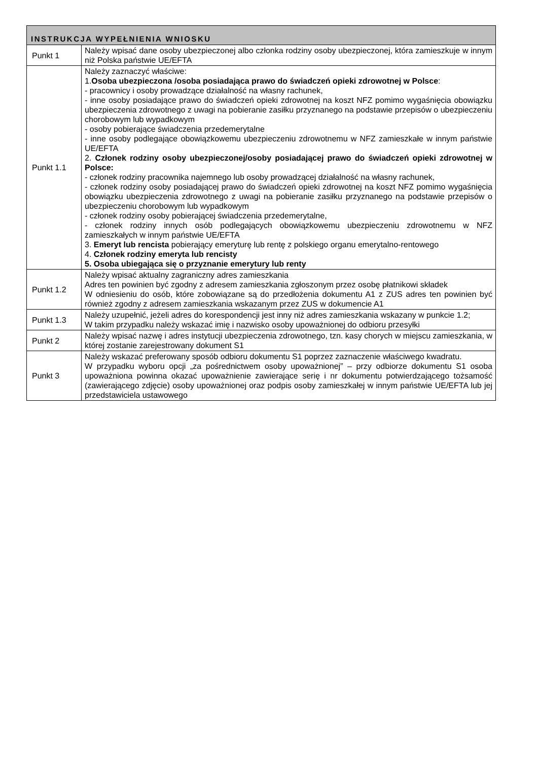| INSTRUKCJA WYPEŁNIENIA WNIOSKU | |
| --- | --- |
| Punkt 1 | Należy wpisać dane osoby ubezpieczonej albo członka rodziny osoby ubezpieczonej, która zamieszkuje w innym niż Polska państwie UE/EFTA |
| Punkt 1.1 | Należy zaznaczyć właściwe: 1. Osoba ubezpieczona /osoba posiadająca prawo do świadczeń opieki zdrowotnej w Polsce : - pracownicy i osoby prowadzące działalność na własny rachunek, - inne osoby posiadające prawo do świadczeń opieki zdrowotnej na koszt NFZ pomimo wygaśnięcia obowiązku ubezpieczenia zdrowotnego z uwagi na pobieranie zasiłku przyznanego na podstawie przepisów o ubezpieczeniu chorobowym lub wypadkowym - osoby pobierające świadczenia przedemerytalne - inne osoby podlegające obowiązkowemu ubezpieczeniu zdrowotnemu w NFZ zamieszkałe w innym państwie UE/EFTA 2. Członek rodziny osoby ubezpieczonej/osoby posiadającej prawo do świadczeń opieki zdrowotnej w Polsce: - członek rodziny pracownika najemnego lub osoby prowadzącej działalność na własny rachunek, - członek rodziny osoby posiadającej prawo do świadczeń opieki zdrowotnej na koszt NFZ pomimo wygaśnięcia obowiązku ubezpieczenia zdrowotnego z uwagi na pobieranie zasiłku przyznanego na podstawie przepisów o ubezpieczeniu chorobowym lub wypadkowym - członek rodziny osoby pobierającej świadczenia przedemerytalne, - członek rodziny innych osób podlegających obowiązkowemu ubezpieczeniu zdrowotnemu w NFZ zamieszkałych w innym państwie UE/EFTA 3. Emeryt lub rencista pobierający emeryturę lub rentę z polskiego organu emerytalno-rentowego 4. Członek rodziny emeryta lub rencisty 5. Osoba ubiegająca się o przyznanie emerytury lub renty |
| Punkt 1.2 | Należy wpisać aktualny zagraniczny adres zamieszkania Adres ten powinien być zgodny z adresem zamieszkania zgłoszonym przez osobę płatnikowi składek W odniesieniu do osób, które zobowiązane są do przedłożenia dokumentu A1 z ZUS adres ten powinien być również zgodny z adresem zamieszkania wskazanym przez ZUS w dokumencie A1 |
| Punkt 1.3 | Należy uzupełnić, jeżeli adres do korespondencji jest inny niż adres zamieszkania wskazany w punkcie 1.2; W takim przypadku należy wskazać imię i nazwisko osoby upoważnionej do odbioru przesyłki |
| Punkt 2 | Należy wpisać nazwę i adres instytucji ubezpieczenia zdrowotnego, tzn. kasy chorych w miejscu zamieszkania, w której zostanie zarejestrowany dokument S1 |
| Punkt 3 | Należy wskazać preferowany sposób odbioru dokumentu S1 poprzez zaznaczenie właściwego kwadratu. W przypadku wyboru opcji „za pośrednictwem osoby upoważnionej” – przy odbiorze dokumentu S1 osoba upoważniona powinna okazać upoważnienie zawierające serię i nr dokumentu potwierdzającego tożsamość (zawierającego zdjęcie) osoby upoważnionej oraz podpis osoby zamieszkałej w innym państwie UE/EFTA lub jej przedstawiciela ustawowego |